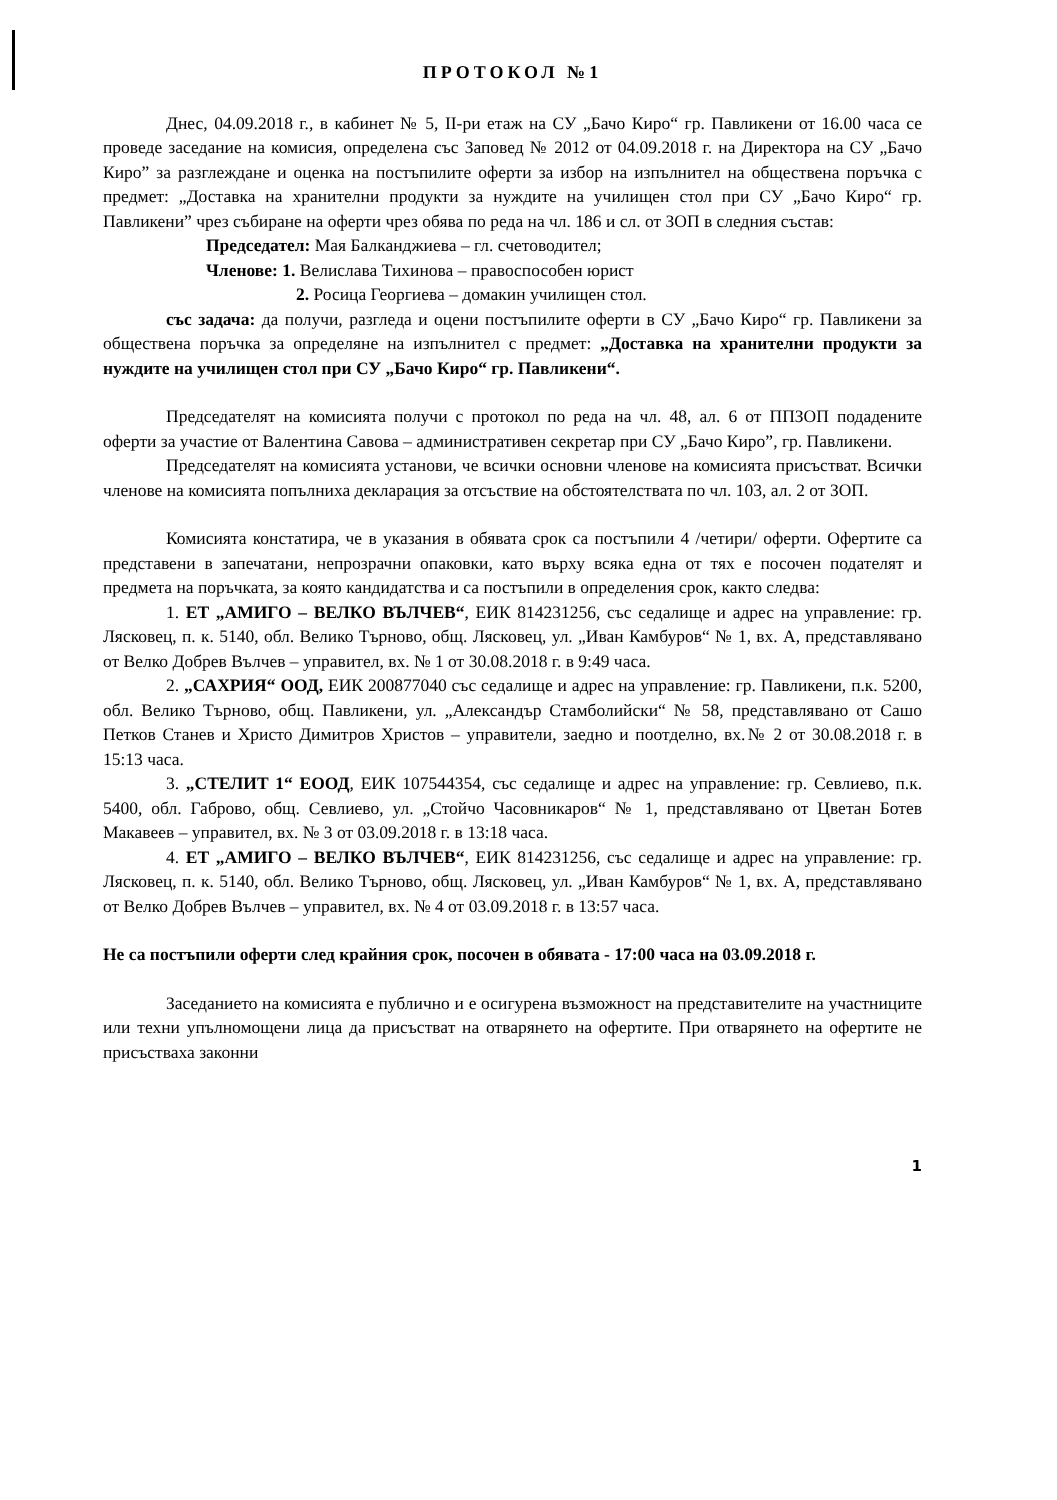ПРОТОКОЛ №1
Днес, 04.09.2018 г., в кабинет № 5, II-ри етаж на СУ „Бачо Киро“ гр. Павликени от 16.00 часа се проведе заседание на комисия, определена със Заповед № 2012 от 04.09.2018 г. на Директора на СУ „Бачо Киро” за разглеждане и оценка на постъпилите оферти за избор на изпълнител на обществена поръчка с предмет: „Доставка на хранителни продукти за нуждите на училищен стол при СУ „Бачо Киро“ гр. Павликени” чрез събиране на оферти чрез обява по реда на чл. 186 и сл. от ЗОП в следния състав:
Председател: Мая Балканджиева – гл. счетоводител;
Членове: 1. Велислава Тихинова – правоспособен юрист
2. Росица Георгиева – домакин училищен стол.
със задача: да получи, разгледа и оцени постъпилите оферти в СУ „Бачо Киро“ гр. Павликени за обществена поръчка за определяне на изпълнител с предмет: „Доставка на хранителни продукти за нуждите на училищен стол при СУ „Бачо Киро“ гр. Павликени“.
Председателят на комисията получи с протокол по реда на чл. 48, ал. 6 от ППЗОП подадените оферти за участие от Валентина Савова – административен секретар при СУ „Бачо Киро”, гр. Павликени.
Председателят на комисията установи, че всички основни членове на комисията присъстват. Всички членове на комисията попълниха декларация за отсъствие на обстоятелствата по чл. 103, ал. 2 от ЗОП.
Комисията констатира, че в указания в обявата срок са постъпили 4 /четири/ оферти. Офертите са представени в запечатани, непрозрачни опаковки, като върху всяка една от тях е посочен подателят и предмета на поръчката, за която кандидатства и са постъпили в определения срок, както следва:
1. ЕТ „АМИГО – ВЕЛКО ВЪЛЧЕВ“, ЕИК 814231256, със седалище и адрес на управление: гр. Лясковец, п. к. 5140, обл. Велико Търново, общ. Лясковец, ул. „Иван Камбуров“ № 1, вх. А, представлявано от Велко Добрев Вълчев – управител, вх. № 1 от 30.08.2018 г. в 9:49 часа.
2. „САХРИЯ“ ООД, ЕИК 200877040 със седалище и адрес на управление: гр. Павликени, п.к. 5200, обл. Велико Търново, общ. Павликени, ул. „Александър Стамболийски“ № 58, представлявано от Сашо Петков Станев и Христо Димитров Христов – управители, заедно и поотделно, вх.№ 2 от 30.08.2018 г. в 15:13 часа.
3. „СТЕЛИТ 1“ ЕООД, ЕИК 107544354, със седалище и адрес на управление: гр. Севлиево, п.к. 5400, обл. Габрово, общ. Севлиево, ул. „Стойчо Часовникаров“ № 1, представлявано от Цветан Ботев Макавеев – управител, вх. № 3 от 03.09.2018 г. в 13:18 часа.
4. ЕТ „АМИГО – ВЕЛКО ВЪЛЧЕВ“, ЕИК 814231256, със седалище и адрес на управление: гр. Лясковец, п. к. 5140, обл. Велико Търново, общ. Лясковец, ул. „Иван Камбуров“ № 1, вх. А, представлявано от Велко Добрев Вълчев – управител, вх. № 4 от 03.09.2018 г. в 13:57 часа.
Не са постъпили оферти след крайния срок, посочен в обявата - 17:00 часа на 03.09.2018 г.
Заседанието на комисията е публично и е осигурена възможност на представителите на участниците или техни упълномощени лица да присъстват на отварянето на офертите. При отварянето на офертите не присъстваха законни
1